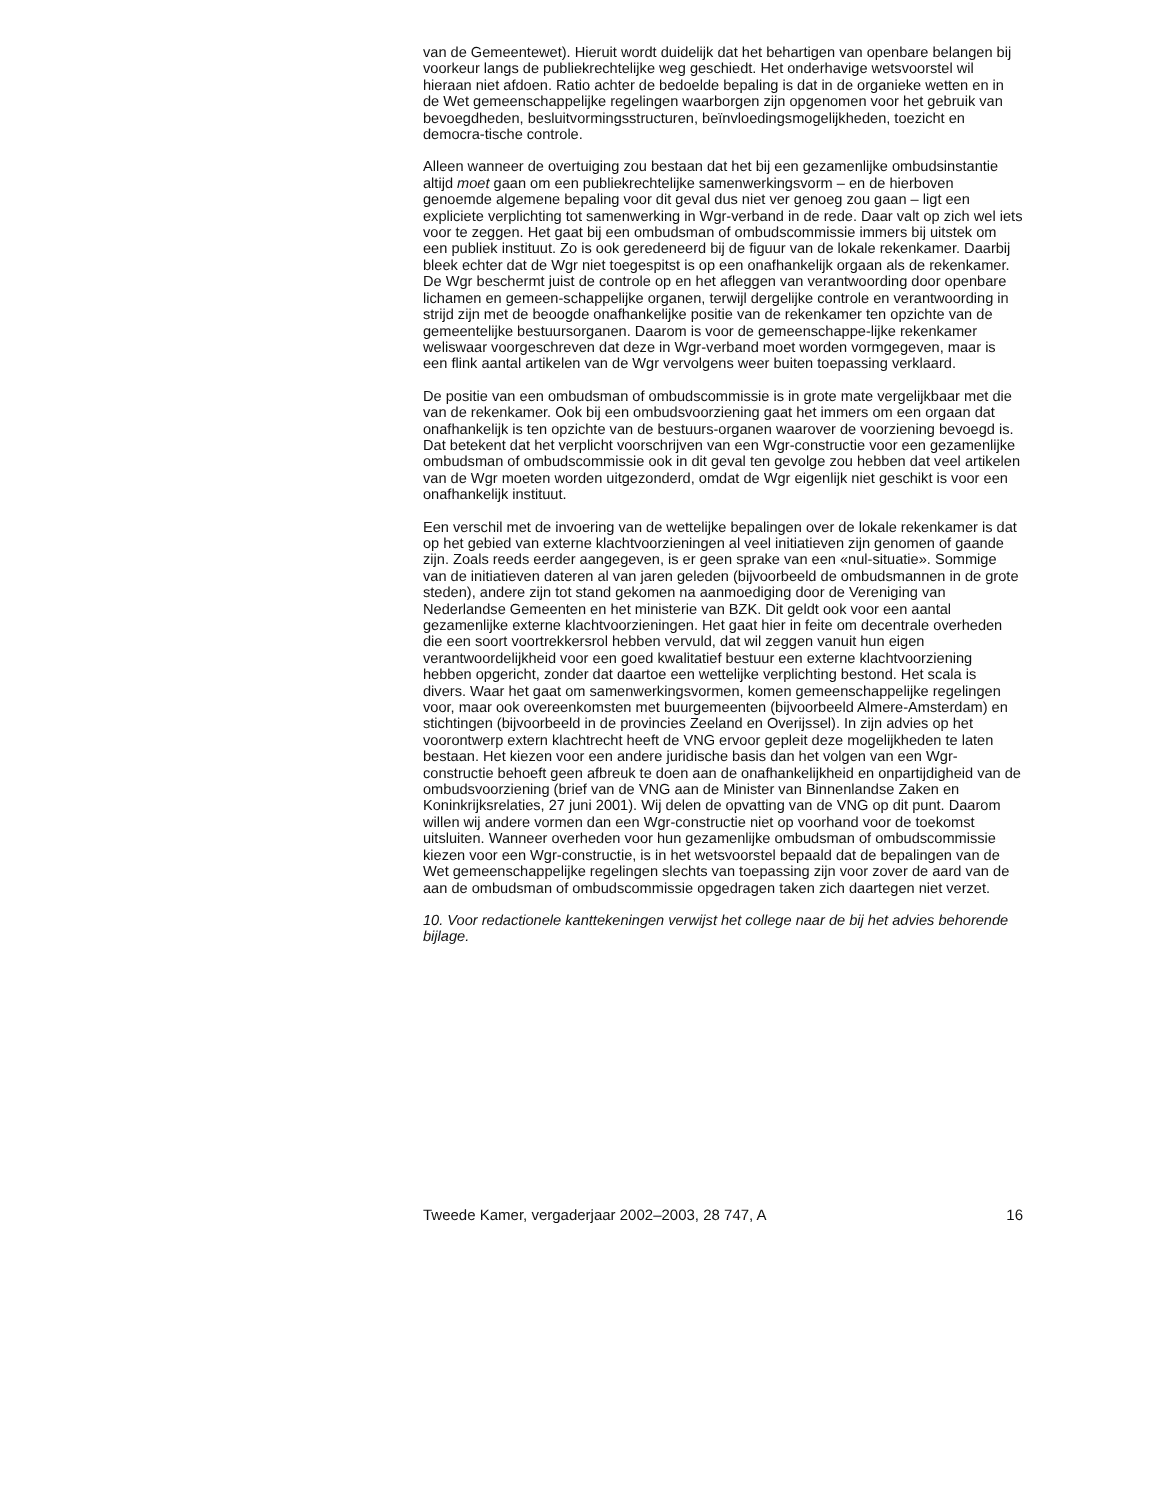van de Gemeentewet). Hieruit wordt duidelijk dat het behartigen van openbare belangen bij voorkeur langs de publiekrechtelijke weg geschiedt. Het onderhavige wetsvoorstel wil hieraan niet afdoen. Ratio achter de bedoelde bepaling is dat in de organieke wetten en in de Wet gemeenschappelijke regelingen waarborgen zijn opgenomen voor het gebruik van bevoegdheden, besluitvormingsstructuren, beïnvloedingsmogelijkheden, toezicht en democra-tische controle.
Alleen wanneer de overtuiging zou bestaan dat het bij een gezamenlijke ombudsinstantie altijd moet gaan om een publiekrechtelijke samenwerkingsvorm – en de hierboven genoemde algemene bepaling voor dit geval dus niet ver genoeg zou gaan – ligt een expliciete verplichting tot samenwerking in Wgr-verband in de rede. Daar valt op zich wel iets voor te zeggen. Het gaat bij een ombudsman of ombudscommissie immers bij uitstek om een publiek instituut. Zo is ook geredeneerd bij de figuur van de lokale rekenkamer. Daarbij bleek echter dat de Wgr niet toegespitst is op een onafhankelijk orgaan als de rekenkamer. De Wgr beschermt juist de controle op en het afleggen van verantwoording door openbare lichamen en gemeen-schappelijke organen, terwijl dergelijke controle en verantwoording in strijd zijn met de beoogde onafhankelijke positie van de rekenkamer ten opzichte van de gemeentelijke bestuursorganen. Daarom is voor de gemeenschappe-lijke rekenkamer weliswaar voorgeschreven dat deze in Wgr-verband moet worden vormgegeven, maar is een flink aantal artikelen van de Wgr vervolgens weer buiten toepassing verklaard.
De positie van een ombudsman of ombudscommissie is in grote mate vergelijkbaar met die van de rekenkamer. Ook bij een ombudsvoorziening gaat het immers om een orgaan dat onafhankelijk is ten opzichte van de bestuurs-organen waarover de voorziening bevoegd is. Dat betekent dat het verplicht voorschrijven van een Wgr-constructie voor een gezamenlijke ombudsman of ombudscommissie ook in dit geval ten gevolge zou hebben dat veel artikelen van de Wgr moeten worden uitgezonderd, omdat de Wgr eigenlijk niet geschikt is voor een onafhankelijk instituut.
Een verschil met de invoering van de wettelijke bepalingen over de lokale rekenkamer is dat op het gebied van externe klachtvoorzieningen al veel initiatieven zijn genomen of gaande zijn. Zoals reeds eerder aangegeven, is er geen sprake van een «nul-situatie». Sommige van de initiatieven dateren al van jaren geleden (bijvoorbeeld de ombudsmannen in de grote steden), andere zijn tot stand gekomen na aanmoediging door de Vereniging van Nederlandse Gemeenten en het ministerie van BZK. Dit geldt ook voor een aantal gezamenlijke externe klachtvoorzieningen. Het gaat hier in feite om decentrale overheden die een soort voortrekkersrol hebben vervuld, dat wil zeggen vanuit hun eigen verantwoordelijkheid voor een goed kwalitatief bestuur een externe klachtvoorziening hebben opgericht, zonder dat daartoe een wettelijke verplichting bestond. Het scala is divers. Waar het gaat om samenwerkingsvormen, komen gemeenschappelijke regelingen voor, maar ook overeenkomsten met buurgemeenten (bijvoorbeeld Almere-Amsterdam) en stichtingen (bijvoorbeeld in de provincies Zeeland en Overijssel). In zijn advies op het voorontwerp extern klachtrecht heeft de VNG ervoor gepleit deze mogelijkheden te laten bestaan. Het kiezen voor een andere juridische basis dan het volgen van een Wgr-constructie behoeft geen afbreuk te doen aan de onafhankelijkheid en onpartijdigheid van de ombudsvoorziening (brief van de VNG aan de Minister van Binnenlandse Zaken en Koninkrijksrelaties, 27 juni 2001). Wij delen de opvatting van de VNG op dit punt. Daarom willen wij andere vormen dan een Wgr-constructie niet op voorhand voor de toekomst uitsluiten. Wanneer overheden voor hun gezamenlijke ombudsman of ombudscommissie kiezen voor een Wgr-constructie, is in het wetsvoorstel bepaald dat de bepalingen van de Wet gemeenschappelijke regelingen slechts van toepassing zijn voor zover de aard van de aan de ombudsman of ombudscommissie opgedragen taken zich daartegen niet verzet.
10. Voor redactionele kanttekeningen verwijst het college naar de bij het advies behorende bijlage.
Tweede Kamer, vergaderjaar 2002–2003, 28 747, A 16